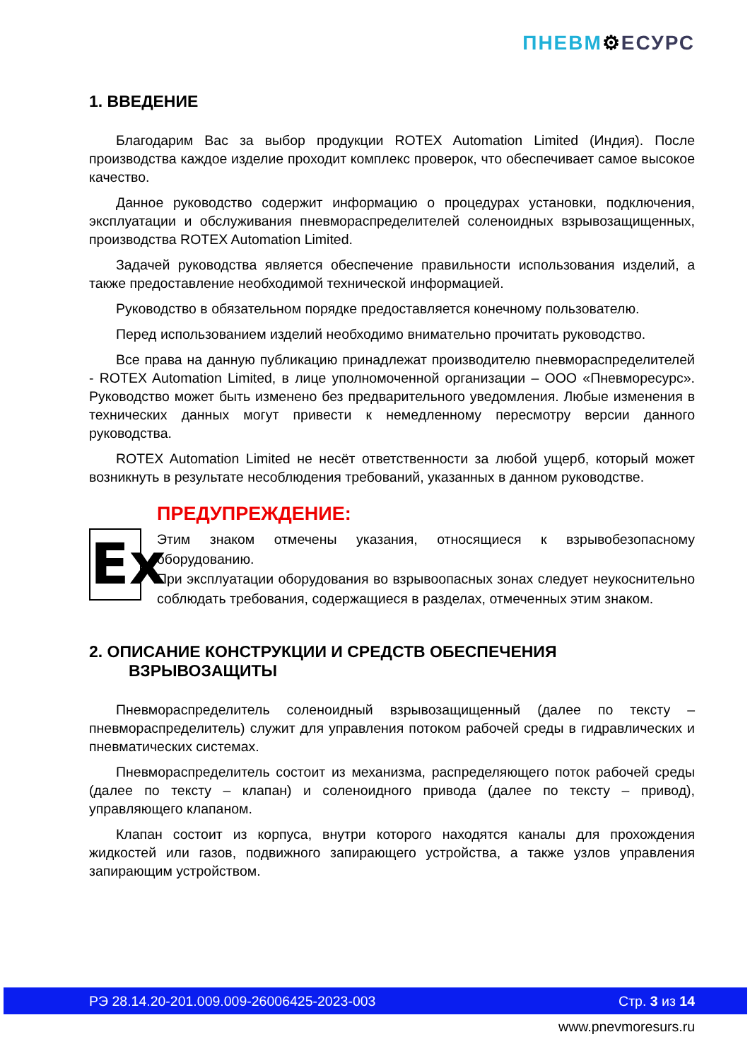ПНЕВМ⚙ЕСУРС
1. ВВЕДЕНИЕ
Благодарим Вас за выбор продукции ROTEX Automation Limited (Индия). После производства каждое изделие проходит комплекс проверок, что обеспечивает самое высокое качество.
Данное руководство содержит информацию о процедурах установки, подключения, эксплуатации и обслуживания пневмораспределителей соленоидных взрывозащищенных, производства ROTEX Automation Limited.
Задачей руководства является обеспечение правильности использования изделий, а также предоставление необходимой технической информацией.
Руководство в обязательном порядке предоставляется конечному пользователю.
Перед использованием изделий необходимо внимательно прочитать руководство.
Все права на данную публикацию принадлежат производителю пневмораспределителей - ROTEX Automation Limited, в лице уполномоченной организации – ООО «Пневморесурс». Руководство может быть изменено без предварительного уведомления. Любые изменения в технических данных могут привести к немедленному пересмотру версии данного руководства.
ROTEX Automation Limited не несёт ответственности за любой ущерб, который может возникнуть в результате несоблюдения требований, указанных в данном руководстве.
Ex
ПРЕДУПРЕЖДЕНИЕ:
Этим знаком отмечены указания, относящиеся к взрывобезопасному оборудованию.
При эксплуатации оборудования во взрывоопасных зонах следует неукоснительно соблюдать требования, содержащиеся в разделах, отмеченных этим знаком.
2. ОПИСАНИЕ КОНСТРУКЦИИ И СРЕДСТВ ОБЕСПЕЧЕНИЯ
ВЗРЫВОЗАЩИТЫ
Пневмораспределитель соленоидный взрывозащищенный (далее по тексту – пневмораспределитель) служит для управления потоком рабочей среды в гидравлических и пневматических системах.
Пневмораспределитель состоит из механизма, распределяющего поток рабочей среды (далее по тексту – клапан) и соленоидного привода (далее по тексту – привод), управляющего клапаном.
Клапан состоит из корпуса, внутри которого находятся каналы для прохождения жидкостей или газов, подвижного запирающего устройства, а также узлов управления запирающим устройством.
РЭ 28.14.20-201.009.009-26006425-2023-003 Стр. 3 из 14
www.pnevmoresurs.ru